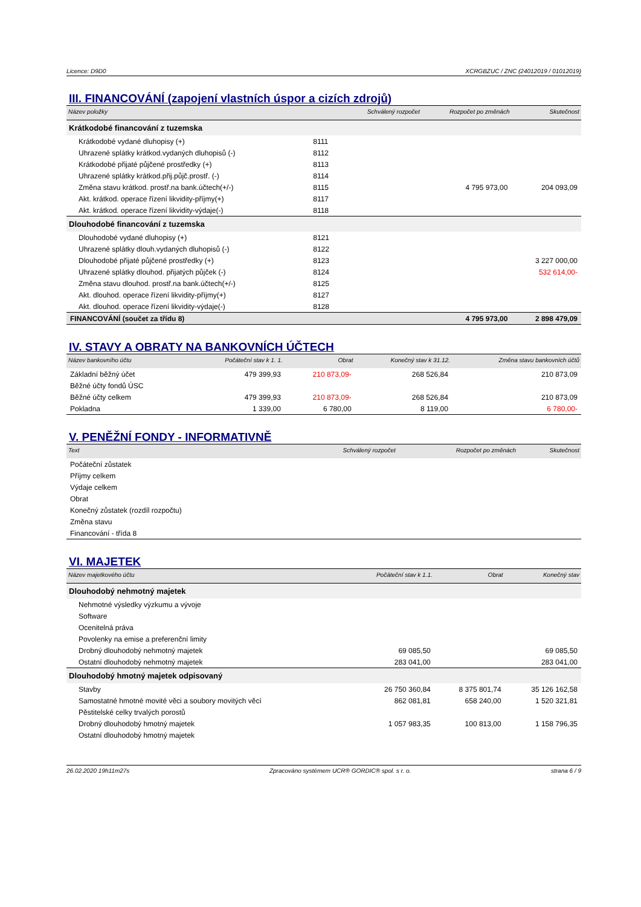Licence: D9D0 XCRGBZUC / ZNC (24012019 / 01012019)
III. FINANCOVÁNÍ (zapojení vlastních úspor a cizích zdrojů)
| Název položky | | Schválený rozpočet | Rozpočet po změnách | Skutečnost |
| --- | --- | --- | --- | --- |
| Krátkodobé financování z tuzemska | | | | |
| Krátkodobé vydané dluhopisy (+) | 8111 | | | |
| Uhrazené splátky krátkod.vydaných dluhopisů (-) | 8112 | | | |
| Krátkodobé přijaté půjčené prostředky (+) | 8113 | | | |
| Uhrazené splátky krátkod.přij.půjč.prostř. (-) | 8114 | | | |
| Změna stavu krátkod. prostř.na bank.účtech(+/-) | 8115 | | 4 795 973,00 | 204 093,09 |
| Akt. krátkod. operace řízení likvidity-příjmy(+) | 8117 | | | |
| Akt. krátkod. operace řízení likvidity-výdaje(-) | 8118 | | | |
| Dlouhodobé financování z tuzemska | | | | |
| Dlouhodobé vydané dluhopisy (+) | 8121 | | | |
| Uhrazené splátky dlouh.vydaných dluhopisů (-) | 8122 | | | |
| Dlouhodobé přijaté půjčené prostředky (+) | 8123 | | | 3 227 000,00 |
| Uhrazené splátky dlouhod. přijatých půjček (-) | 8124 | | | 532 614,00- |
| Změna stavu dlouhod. prostř.na bank.účtech(+/-) | 8125 | | | |
| Akt. dlouhod. operace řízení likvidity-příjmy(+) | 8127 | | | |
| Akt. dlouhod. operace řízení likvidity-výdaje(-) | 8128 | | | |
| FINANCOVÁNÍ (součet za třídu 8) | | | 4 795 973,00 | 2 898 479,09 |
IV. STAVY A OBRATY NA BANKOVNÍCH ÚČTECH
| Název bankovního účtu | Počáteční stav k 1. 1. | Obrat | Konečný stav k 31.12. | Změna stavu bankovních účtů |
| --- | --- | --- | --- | --- |
| Základní běžný účet | 479 399,93 | 210 873,09- | 268 526,84 | 210 873,09 |
| Běžné účty fondů ÚSC | | | | |
| Běžné účty celkem | 479 399,93 | 210 873,09- | 268 526,84 | 210 873,09 |
| Pokladna | 1 339,00 | 6 780,00 | 8 119,00 | 6 780,00- |
V. PENĚŽNÍ FONDY - INFORMATIVNĚ
| Text | Schválený rozpočet | Rozpočet po změnách | Skutečnost |
| --- | --- | --- | --- |
| Počáteční zůstatek | | | |
| Příjmy celkem | | | |
| Výdaje celkem | | | |
| Obrat | | | |
| Konečný zůstatek (rozdíl rozpočtu) | | | |
| Změna stavu | | | |
| Financování - třída 8 | | | |
VI. MAJETEK
| Název majetkového účtu | Počáteční stav k 1.1. | Obrat | Konečný stav |
| --- | --- | --- | --- |
| Dlouhodobý nehmotný majetek | | | |
| Nehmotné výsledky výzkumu a vývoje | | | |
| Software | | | |
| Ocenitelná práva | | | |
| Povolenky na emise a preferenční limity | | | |
| Drobný dlouhodobý nehmotný majetek | 69 085,50 | | 69 085,50 |
| Ostatní dlouhodobý nehmotný majetek | 283 041,00 | | 283 041,00 |
| Dlouhodobý hmotný majetek odpisovaný | | | |
| Stavby | 26 750 360,84 | 8 375 801,74 | 35 126 162,58 |
| Samostatné hmotné movité věci a soubory movitých věcí | 862 081,81 | 658 240,00 | 1 520 321,81 |
| Pěstitelské celky trvalých porostů | | | |
| Drobný dlouhodobý hmotný majetek | 1 057 983,35 | 100 813,00 | 1 158 796,35 |
| Ostatní dlouhodobý hmotný majetek | | | |
26.02.2020 19h11m27s Zpracováno systémem UCR® GORDIC® spol. s r. o. strana 6 / 9